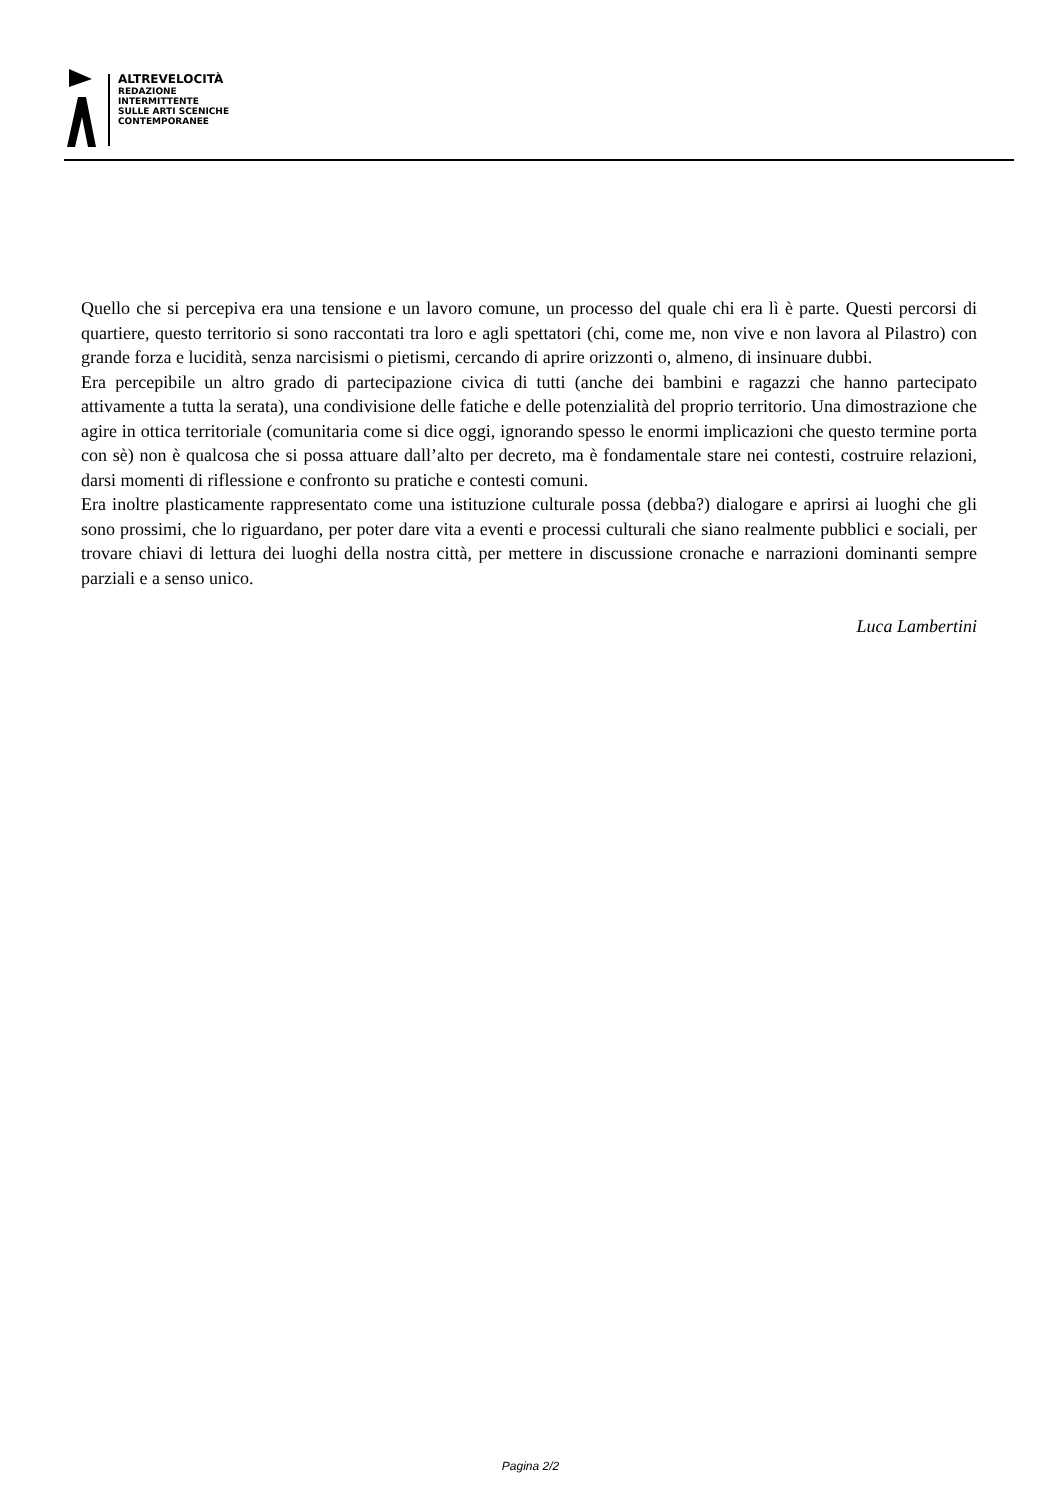ALTREVELOCITÀ
REDAZIONE
INTERMITTENTE
SULLE ARTI SCENICHE
CONTEMPORANEE
Quello che si percepiva era una tensione e un lavoro comune, un processo del quale chi era lì è parte. Questi percorsi di quartiere, questo territorio si sono raccontati tra loro e agli spettatori (chi, come me, non vive e non lavora al Pilastro) con grande forza e lucidità, senza narcisismi o pietismi, cercando di aprire orizzonti o, almeno, di insinuare dubbi.
Era percepibile un altro grado di partecipazione civica di tutti (anche dei bambini e ragazzi che hanno partecipato attivamente a tutta la serata), una condivisione delle fatiche e delle potenzialità del proprio territorio. Una dimostrazione che agire in ottica territoriale (comunitaria come si dice oggi, ignorando spesso le enormi implicazioni che questo termine porta con sè) non è qualcosa che si possa attuare dall’alto per decreto, ma è fondamentale stare nei contesti, costruire relazioni, darsi momenti di riflessione e confronto su pratiche e contesti comuni.
Era inoltre plasticamente rappresentato come una istituzione culturale possa (debba?) dialogare e aprirsi ai luoghi che gli sono prossimi, che lo riguardano, per poter dare vita a eventi e processi culturali che siano realmente pubblici e sociali, per trovare chiavi di lettura dei luoghi della nostra città, per mettere in discussione cronache e narrazioni dominanti sempre parziali e a senso unico.
Luca Lambertini
Pagina 2/2